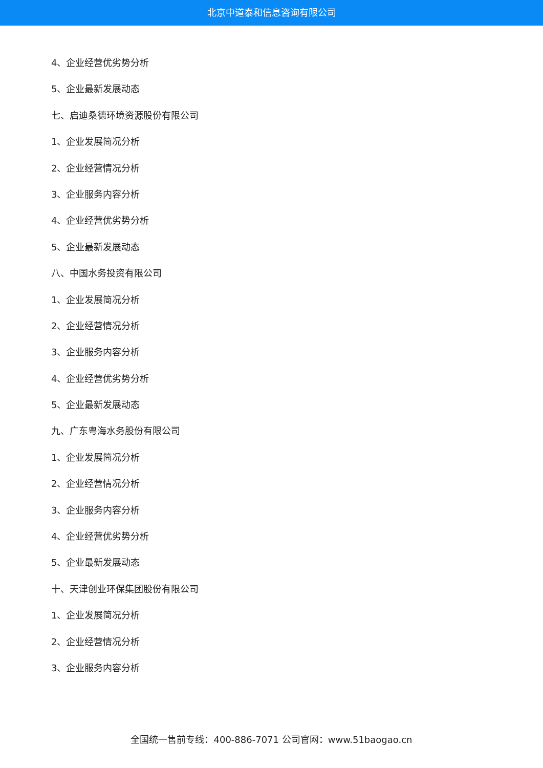北京中道泰和信息咨询有限公司
4、企业经营优劣势分析
5、企业最新发展动态
七、启迪桑德环境资源股份有限公司
1、企业发展简况分析
2、企业经营情况分析
3、企业服务内容分析
4、企业经营优劣势分析
5、企业最新发展动态
八、中国水务投资有限公司
1、企业发展简况分析
2、企业经营情况分析
3、企业服务内容分析
4、企业经营优劣势分析
5、企业最新发展动态
九、广东粤海水务股份有限公司
1、企业发展简况分析
2、企业经营情况分析
3、企业服务内容分析
4、企业经营优劣势分析
5、企业最新发展动态
十、天津创业环保集团股份有限公司
1、企业发展简况分析
2、企业经营情况分析
3、企业服务内容分析
全国统一售前专线：400-886-7071 公司官网：www.51baogao.cn